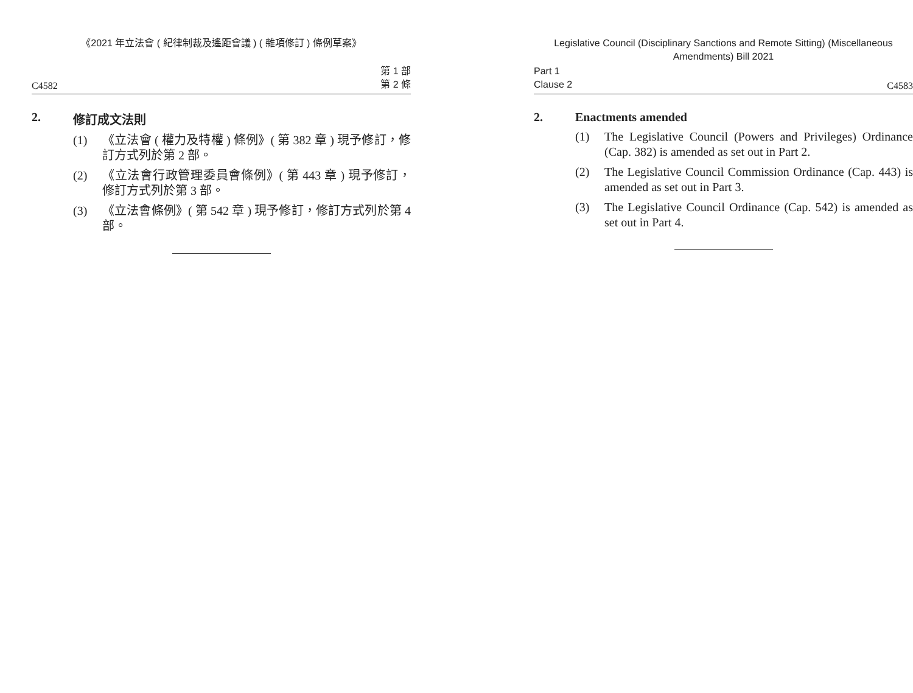《2021 年立法會 ( 紀律制裁及遙距會議 ) ( 雜項修訂 ) 條例草案》
C4582 第 1 部
第 2 條
2. 修訂成文法則
(1) 《立法會 ( 權力及特權 ) 條例》( 第 382 章 ) 現予修訂，修訂方式列於第 2 部。
(2) 《立法會行政管理委員會條例》( 第 443 章 ) 現予修訂，修訂方式列於第 3 部。
(3) 《立法會條例》( 第 542 章 ) 現予修訂，修訂方式列於第 4 部。
Legislative Council (Disciplinary Sanctions and Remote Sitting) (Miscellaneous Amendments) Bill 2021
Part 1
Clause 2 C4583
2. Enactments amended
(1) The Legislative Council (Powers and Privileges) Ordinance (Cap. 382) is amended as set out in Part 2.
(2) The Legislative Council Commission Ordinance (Cap. 443) is amended as set out in Part 3.
(3) The Legislative Council Ordinance (Cap. 542) is amended as set out in Part 4.